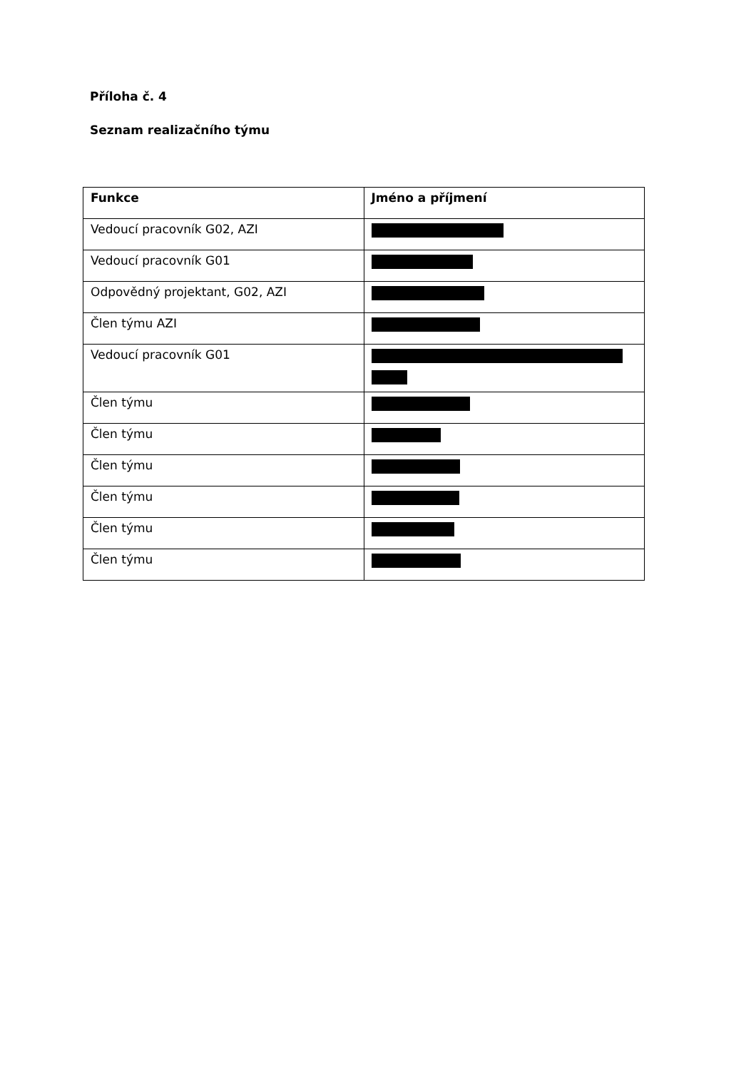Příloha č. 4
Seznam realizačního týmu
| Funkce | Jméno a příjmení |
| --- | --- |
| Vedoucí pracovník G02, AZI | |
| Vedoucí pracovník G01 | |
| Odpovědný projektant, G02, AZI | |
| Člen týmu AZI | |
| Vedoucí pracovník G01 | |
| Člen týmu | |
| Člen týmu | |
| Člen týmu | |
| Člen týmu | |
| Člen týmu | |
| Člen týmu | |